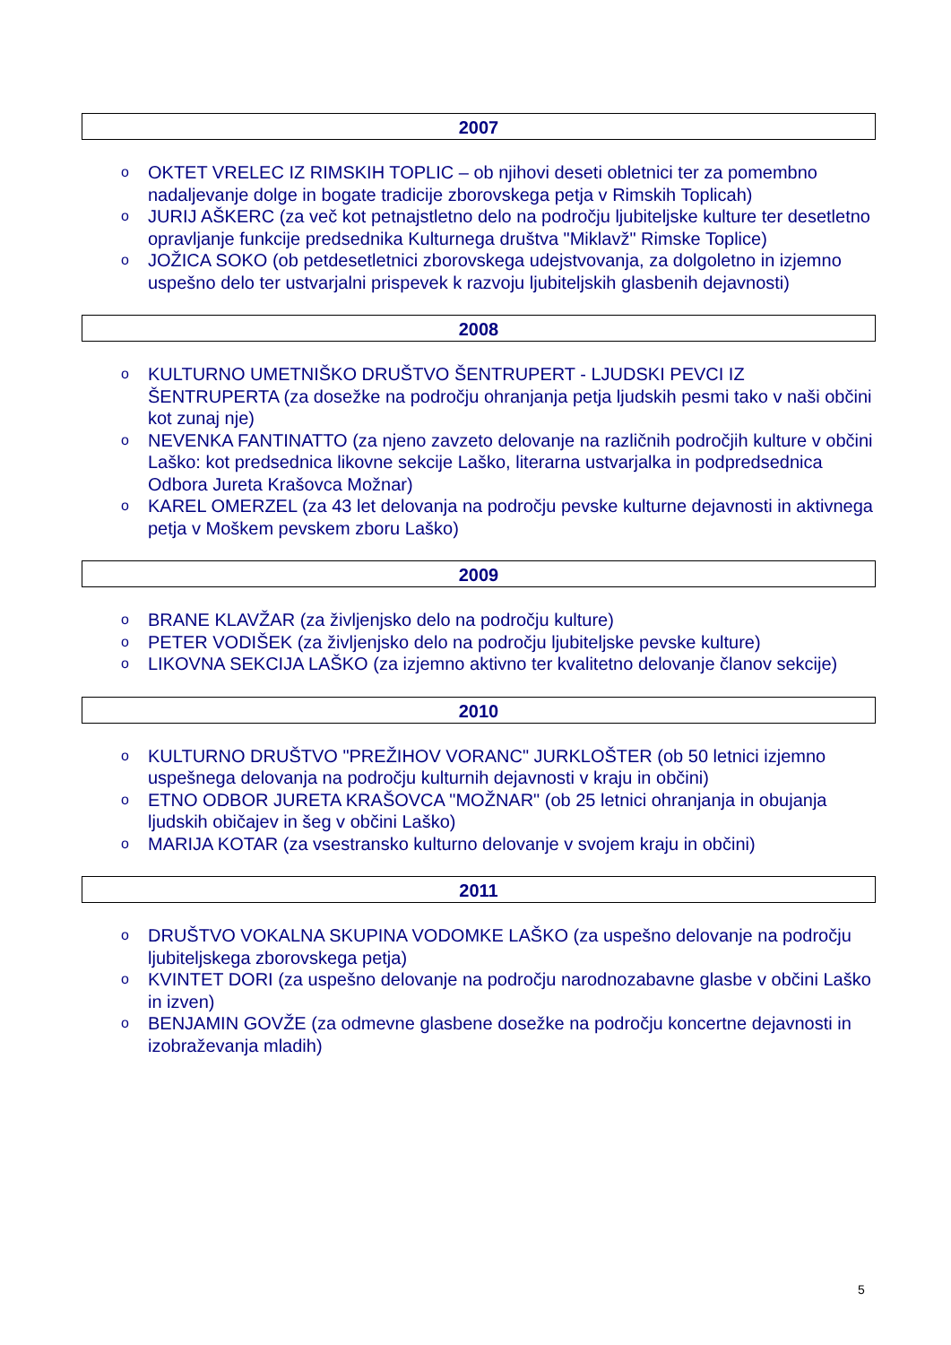2007
o OKTET VRELEC IZ RIMSKIH TOPLIC – ob njihovi deseti obletnici ter za pomembno nadaljevanje dolge in bogate tradicije zborovskega petja v Rimskih Toplicah)
o JURIJ AŠKERC (za več kot petnajstletno delo na področju ljubiteljske kulture ter desetletno opravljanje funkcije predsednika Kulturnega društva "Miklavž" Rimske Toplice)
o JOŽICA SOKO (ob petdesetletnici zborovskega udejstvovanja, za dolgoletno in izjemno uspešno delo ter ustvarjalni prispevek k razvoju ljubiteljskih glasbenih dejavnosti)
2008
o KULTURNO UMETNIŠKO DRUŠTVO ŠENTRUPERT - LJUDSKI PEVCI IZ ŠENTRUPERTA (za dosežke na področju ohranjanja petja ljudskih pesmi tako v naši občini kot zunaj nje)
o NEVENKA FANTINATTO (za njeno zavzeto delovanje na različnih področjih kulture v občini Laško: kot predsednica likovne sekcije Laško, literarna ustvarjalka in podpredsednica Odbora Jureta Krašovca Možnar)
o KAREL OMERZEL (za 43 let delovanja na področju pevske kulturne dejavnosti in aktivnega petja v Moškem pevskem zboru Laško)
2009
o BRANE KLAVŽAR (za življenjsko delo na področju kulture)
o PETER VODIŠEK (za življenjsko delo na področju ljubiteljske pevske kulture)
o LIKOVNA SEKCIJA LAŠKO (za izjemno aktivno ter kvalitetno delovanje članov sekcije)
2010
o KULTURNO DRUŠTVO "PREŽIHOV VORANC" JURKLOŠTER (ob 50 letnici izjemno uspešnega delovanja na področju kulturnih dejavnosti v kraju in občini)
o ETNO ODBOR JURETA KRAŠOVCA "MOŽNAR" (ob 25 letnici ohranjanja in obujanja ljudskih običajev in šeg v občini Laško)
o MARIJA KOTAR (za vsestransko kulturno delovanje v svojem kraju in občini)
2011
o DRUŠTVO VOKALNA SKUPINA VODOMKE LAŠKO (za uspešno delovanje na področju ljubiteljskega zborovskega petja)
o KVINTET DORI (za uspešno delovanje na področju narodnozabavne glasbe v občini Laško in izven)
o BENJAMIN GOVŽE (za odmevne glasbene dosežke na področju koncertne dejavnosti in izobraževanja mladih)
5